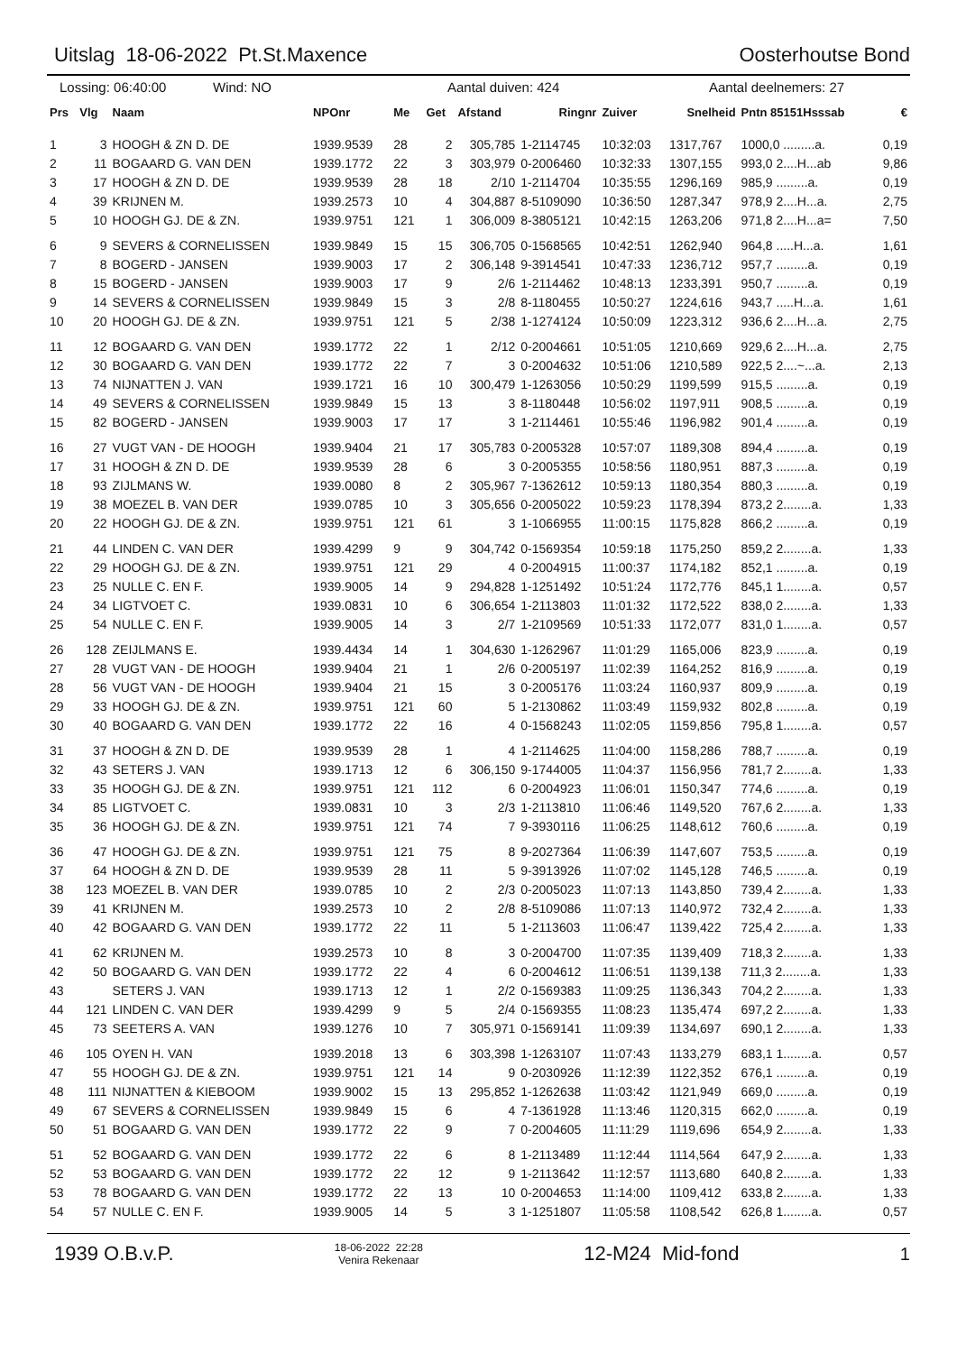Uitslag 18-06-2022 Pt.St.Maxence Oosterhoutse Bond
Lossing: 06:40:00 Wind: NO Aantal duiven: 424 Aantal deelnemers: 27
| Prs | Vlg | Naam | NPOnr | Me | Get | Afstand | Ringnr | Zuiver | Snelheid | Pntn 85151Hsssab | € |
| --- | --- | --- | --- | --- | --- | --- | --- | --- | --- | --- | --- |
| 1 | 3 | HOOGH & ZN D. DE | 1939.9539 | 28 | 2 | 305,785 | 1-2114745 | 10:32:03 | 1317,767 | 1000,0 .........a. | 0,19 |
| 2 | 11 | BOGAARD G. VAN DEN | 1939.1772 | 22 | 3 | 303,979 | 0-2006460 | 10:32:33 | 1307,155 | 993,0 2....H...ab | 9,86 |
| 3 | 17 | HOOGH & ZN D. DE | 1939.9539 | 28 | 18 | 2/10 | 1-2114704 | 10:35:55 | 1296,169 | 985,9 .........a. | 0,19 |
| 4 | 39 | KRIJNEN M. | 1939.2573 | 10 | 4 | 304,887 | 8-5109090 | 10:36:50 | 1287,347 | 978,9 2....H...a. | 2,75 |
| 5 | 10 | HOOGH GJ. DE & ZN. | 1939.9751 | 121 | 1 | 306,009 | 8-3805121 | 10:42:15 | 1263,206 | 971,8 2....H...a= | 7,50 |
| 6 | 9 | SEVERS & CORNELISSEN | 1939.9849 | 15 | 15 | 306,705 | 0-1568565 | 10:42:51 | 1262,940 | 964,8 .....H...a. | 1,61 |
| 7 | 8 | BOGERD - JANSEN | 1939.9003 | 17 | 2 | 306,148 | 9-3914541 | 10:47:33 | 1236,712 | 957,7 .........a. | 0,19 |
| 8 | 15 | BOGERD - JANSEN | 1939.9003 | 17 | 9 | 2/6 | 1-2114462 | 10:48:13 | 1233,391 | 950,7 .........a. | 0,19 |
| 9 | 14 | SEVERS & CORNELISSEN | 1939.9849 | 15 | 3 | 2/8 | 8-1180455 | 10:50:27 | 1224,616 | 943,7 .....H...a. | 1,61 |
| 10 | 20 | HOOGH GJ. DE & ZN. | 1939.9751 | 121 | 5 | 2/38 | 1-1274124 | 10:50:09 | 1223,312 | 936,6 2....H...a. | 2,75 |
| 11 | 12 | BOGAARD G. VAN DEN | 1939.1772 | 22 | 1 | 2/12 | 0-2004661 | 10:51:05 | 1210,669 | 929,6 2....H...a. | 2,75 |
| 12 | 30 | BOGAARD G. VAN DEN | 1939.1772 | 22 | 7 | 3 | 0-2004632 | 10:51:06 | 1210,589 | 922,5 2....~...a. | 2,13 |
| 13 | 74 | NIJNATTEN J. VAN | 1939.1721 | 16 | 10 | 300,479 | 1-1263056 | 10:50:29 | 1199,599 | 915,5 .........a. | 0,19 |
| 14 | 49 | SEVERS & CORNELISSEN | 1939.9849 | 15 | 13 | 3 | 8-1180448 | 10:56:02 | 1197,911 | 908,5 .........a. | 0,19 |
| 15 | 82 | BOGERD - JANSEN | 1939.9003 | 17 | 17 | 3 | 1-2114461 | 10:55:46 | 1196,982 | 901,4 .........a. | 0,19 |
| 16 | 27 | VUGT VAN - DE HOOGH | 1939.9404 | 21 | 17 | 305,783 | 0-2005328 | 10:57:07 | 1189,308 | 894,4 .........a. | 0,19 |
| 17 | 31 | HOOGH & ZN D. DE | 1939.9539 | 28 | 6 | 3 | 0-2005355 | 10:58:56 | 1180,951 | 887,3 .........a. | 0,19 |
| 18 | 93 | ZIJLMANS W. | 1939.0080 | 8 | 2 | 305,967 | 7-1362612 | 10:59:13 | 1180,354 | 880,3 .........a. | 0,19 |
| 19 | 38 | MOEZEL B. VAN DER | 1939.0785 | 10 | 3 | 305,656 | 0-2005022 | 10:59:23 | 1178,394 | 873,2 2........a. | 1,33 |
| 20 | 22 | HOOGH GJ. DE & ZN. | 1939.9751 | 121 | 61 | 3 | 1-1066955 | 11:00:15 | 1175,828 | 866,2 .........a. | 0,19 |
| 21 | 44 | LINDEN C. VAN DER | 1939.4299 | 9 | 9 | 304,742 | 0-1569354 | 10:59:18 | 1175,250 | 859,2 2........a. | 1,33 |
| 22 | 29 | HOOGH GJ. DE & ZN. | 1939.9751 | 121 | 29 | 4 | 0-2004915 | 11:00:37 | 1174,182 | 852,1 .........a. | 0,19 |
| 23 | 25 | NULLE C. EN F. | 1939.9005 | 14 | 9 | 294,828 | 1-1251492 | 10:51:24 | 1172,776 | 845,1 1........a. | 0,57 |
| 24 | 34 | LIGTVOET C. | 1939.0831 | 10 | 6 | 306,654 | 1-2113803 | 11:01:32 | 1172,522 | 838,0 2........a. | 1,33 |
| 25 | 54 | NULLE C. EN F. | 1939.9005 | 14 | 3 | 2/7 | 1-2109569 | 10:51:33 | 1172,077 | 831,0 1........a. | 0,57 |
| 26 | 128 | ZEIJLMANS E. | 1939.4434 | 14 | 1 | 304,630 | 1-1262967 | 11:01:29 | 1165,006 | 823,9 .........a. | 0,19 |
| 27 | 28 | VUGT VAN - DE HOOGH | 1939.9404 | 21 | 1 | 2/6 | 0-2005197 | 11:02:39 | 1164,252 | 816,9 .........a. | 0,19 |
| 28 | 56 | VUGT VAN - DE HOOGH | 1939.9404 | 21 | 15 | 3 | 0-2005176 | 11:03:24 | 1160,937 | 809,9 .........a. | 0,19 |
| 29 | 33 | HOOGH GJ. DE & ZN. | 1939.9751 | 121 | 60 | 5 | 1-2130862 | 11:03:49 | 1159,932 | 802,8 .........a. | 0,19 |
| 30 | 40 | BOGAARD G. VAN DEN | 1939.1772 | 22 | 16 | 4 | 0-1568243 | 11:02:05 | 1159,856 | 795,8 1........a. | 0,57 |
| 31 | 37 | HOOGH & ZN D. DE | 1939.9539 | 28 | 1 | 4 | 1-2114625 | 11:04:00 | 1158,286 | 788,7 .........a. | 0,19 |
| 32 | 43 | SETERS J. VAN | 1939.1713 | 12 | 6 | 306,150 | 9-1744005 | 11:04:37 | 1156,956 | 781,7 2........a. | 1,33 |
| 33 | 35 | HOOGH GJ. DE & ZN. | 1939.9751 | 121 | 112 | 6 | 0-2004923 | 11:06:01 | 1150,347 | 774,6 .........a. | 0,19 |
| 34 | 85 | LIGTVOET C. | 1939.0831 | 10 | 3 | 2/3 | 1-2113810 | 11:06:46 | 1149,520 | 767,6 2........a. | 1,33 |
| 35 | 36 | HOOGH GJ. DE & ZN. | 1939.9751 | 121 | 74 | 7 | 9-3930116 | 11:06:25 | 1148,612 | 760,6 .........a. | 0,19 |
| 36 | 47 | HOOGH GJ. DE & ZN. | 1939.9751 | 121 | 75 | 8 | 9-2027364 | 11:06:39 | 1147,607 | 753,5 .........a. | 0,19 |
| 37 | 64 | HOOGH & ZN D. DE | 1939.9539 | 28 | 11 | 5 | 9-3913926 | 11:07:02 | 1145,128 | 746,5 .........a. | 0,19 |
| 38 | 123 | MOEZEL B. VAN DER | 1939.0785 | 10 | 2 | 2/3 | 0-2005023 | 11:07:13 | 1143,850 | 739,4 2........a. | 1,33 |
| 39 | 41 | KRIJNEN M. | 1939.2573 | 10 | 2 | 2/8 | 8-5109086 | 11:07:13 | 1140,972 | 732,4 2........a. | 1,33 |
| 40 | 42 | BOGAARD G. VAN DEN | 1939.1772 | 22 | 11 | 5 | 1-2113603 | 11:06:47 | 1139,422 | 725,4 2........a. | 1,33 |
| 41 | 62 | KRIJNEN M. | 1939.2573 | 10 | 8 | 3 | 0-2004700 | 11:07:35 | 1139,409 | 718,3 2........a. | 1,33 |
| 42 | 50 | BOGAARD G. VAN DEN | 1939.1772 | 22 | 4 | 6 | 0-2004612 | 11:06:51 | 1139,138 | 711,3 2........a. | 1,33 |
| 43 | | SETERS J. VAN | 1939.1713 | 12 | 1 | 2/2 | 0-1569383 | 11:09:25 | 1136,343 | 704,2 2........a. | 1,33 |
| 44 | 121 | LINDEN C. VAN DER | 1939.4299 | 9 | 5 | 2/4 | 0-1569355 | 11:08:23 | 1135,474 | 697,2 2........a. | 1,33 |
| 45 | 73 | SEETERS A. VAN | 1939.1276 | 10 | 7 | 305,971 | 0-1569141 | 11:09:39 | 1134,697 | 690,1 2........a. | 1,33 |
| 46 | 105 | OYEN H. VAN | 1939.2018 | 13 | 6 | 303,398 | 1-1263107 | 11:07:43 | 1133,279 | 683,1 1........a. | 0,57 |
| 47 | 55 | HOOGH GJ. DE & ZN. | 1939.9751 | 121 | 14 | 9 | 0-2030926 | 11:12:39 | 1122,352 | 676,1 .........a. | 0,19 |
| 48 | 111 | NIJNATTEN & KIEBOOM | 1939.9002 | 15 | 13 | 295,852 | 1-1262638 | 11:03:42 | 1121,949 | 669,0 .........a. | 0,19 |
| 49 | 67 | SEVERS & CORNELISSEN | 1939.9849 | 15 | 6 | 4 | 7-1361928 | 11:13:46 | 1120,315 | 662,0 .........a. | 0,19 |
| 50 | 51 | BOGAARD G. VAN DEN | 1939.1772 | 22 | 9 | 7 | 0-2004605 | 11:11:29 | 1119,696 | 654,9 2........a. | 1,33 |
| 51 | 52 | BOGAARD G. VAN DEN | 1939.1772 | 22 | 6 | 8 | 1-2113489 | 11:12:44 | 1114,564 | 647,9 2........a. | 1,33 |
| 52 | 53 | BOGAARD G. VAN DEN | 1939.1772 | 22 | 12 | 9 | 1-2113642 | 11:12:57 | 1113,680 | 640,8 2........a. | 1,33 |
| 53 | 78 | BOGAARD G. VAN DEN | 1939.1772 | 22 | 13 | 10 | 0-2004653 | 11:14:00 | 1109,412 | 633,8 2........a. | 1,33 |
| 54 | 57 | NULLE C. EN F. | 1939.9005 | 14 | 5 | 3 | 1-1251807 | 11:05:58 | 1108,542 | 626,8 1........a. | 0,57 |
1939 O.B.v.P. 18-06-2022 22:28
Venira Rekenaar 12-M24 Mid-fond 1